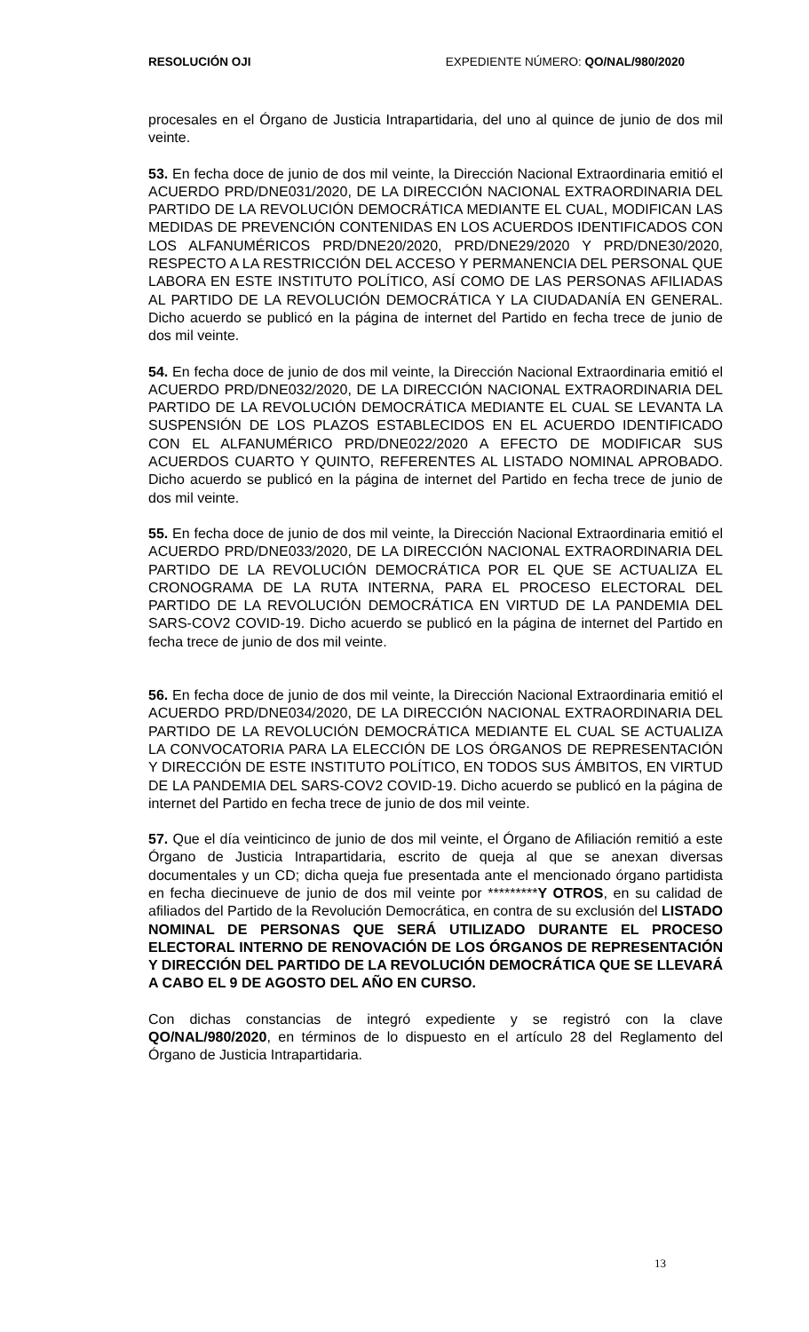RESOLUCIÓN OJI EXPEDIENTE NÚMERO: QO/NAL/980/2020
procesales en el Órgano de Justicia Intrapartidaria, del uno al quince de junio de dos mil veinte.
53. En fecha doce de junio de dos mil veinte, la Dirección Nacional Extraordinaria emitió el ACUERDO PRD/DNE031/2020, DE LA DIRECCIÓN NACIONAL EXTRAORDINARIA DEL PARTIDO DE LA REVOLUCIÓN DEMOCRÁTICA MEDIANTE EL CUAL, MODIFICAN LAS MEDIDAS DE PREVENCIÓN CONTENIDAS EN LOS ACUERDOS IDENTIFICADOS CON LOS ALFANUMÉRICOS PRD/DNE20/2020, PRD/DNE29/2020 Y PRD/DNE30/2020, RESPECTO A LA RESTRICCIÓN DEL ACCESO Y PERMANENCIA DEL PERSONAL QUE LABORA EN ESTE INSTITUTO POLÍTICO, ASÍ COMO DE LAS PERSONAS AFILIADAS AL PARTIDO DE LA REVOLUCIÓN DEMOCRÁTICA Y LA CIUDADANÍA EN GENERAL. Dicho acuerdo se publicó en la página de internet del Partido en fecha trece de junio de dos mil veinte.
54. En fecha doce de junio de dos mil veinte, la Dirección Nacional Extraordinaria emitió el ACUERDO PRD/DNE032/2020, DE LA DIRECCIÓN NACIONAL EXTRAORDINARIA DEL PARTIDO DE LA REVOLUCIÓN DEMOCRÁTICA MEDIANTE EL CUAL SE LEVANTA LA SUSPENSIÓN DE LOS PLAZOS ESTABLECIDOS EN EL ACUERDO IDENTIFICADO CON EL ALFANUMÉRICO PRD/DNE022/2020 A EFECTO DE MODIFICAR SUS ACUERDOS CUARTO Y QUINTO, REFERENTES AL LISTADO NOMINAL APROBADO. Dicho acuerdo se publicó en la página de internet del Partido en fecha trece de junio de dos mil veinte.
55. En fecha doce de junio de dos mil veinte, la Dirección Nacional Extraordinaria emitió el ACUERDO PRD/DNE033/2020, DE LA DIRECCIÓN NACIONAL EXTRAORDINARIA DEL PARTIDO DE LA REVOLUCIÓN DEMOCRÁTICA POR EL QUE SE ACTUALIZA EL CRONOGRAMA DE LA RUTA INTERNA, PARA EL PROCESO ELECTORAL DEL PARTIDO DE LA REVOLUCIÓN DEMOCRÁTICA EN VIRTUD DE LA PANDEMIA DEL SARS-COV2 COVID-19. Dicho acuerdo se publicó en la página de internet del Partido en fecha trece de junio de dos mil veinte.
56. En fecha doce de junio de dos mil veinte, la Dirección Nacional Extraordinaria emitió el ACUERDO PRD/DNE034/2020, DE LA DIRECCIÓN NACIONAL EXTRAORDINARIA DEL PARTIDO DE LA REVOLUCIÓN DEMOCRÁTICA MEDIANTE EL CUAL SE ACTUALIZA LA CONVOCATORIA PARA LA ELECCIÓN DE LOS ÓRGANOS DE REPRESENTACIÓN Y DIRECCIÓN DE ESTE INSTITUTO POLÍTICO, EN TODOS SUS ÁMBITOS, EN VIRTUD DE LA PANDEMIA DEL SARS-COV2 COVID-19. Dicho acuerdo se publicó en la página de internet del Partido en fecha trece de junio de dos mil veinte.
57. Que el día veinticinco de junio de dos mil veinte, el Órgano de Afiliación remitió a este Órgano de Justicia Intrapartidaria, escrito de queja al que se anexan diversas documentales y un CD; dicha queja fue presentada ante el mencionado órgano partidista en fecha diecinueve de junio de dos mil veinte por *********Y OTROS, en su calidad de afiliados del Partido de la Revolución Democrática, en contra de su exclusión del LISTADO NOMINAL DE PERSONAS QUE SERÁ UTILIZADO DURANTE EL PROCESO ELECTORAL INTERNO DE RENOVACIÓN DE LOS ÓRGANOS DE REPRESENTACIÓN Y DIRECCIÓN DEL PARTIDO DE LA REVOLUCIÓN DEMOCRÁTICA QUE SE LLEVARÁ A CABO EL 9 DE AGOSTO DEL AÑO EN CURSO.
Con dichas constancias de integró expediente y se registró con la clave QO/NAL/980/2020, en términos de lo dispuesto en el artículo 28 del Reglamento del Órgano de Justicia Intrapartidaria.
13